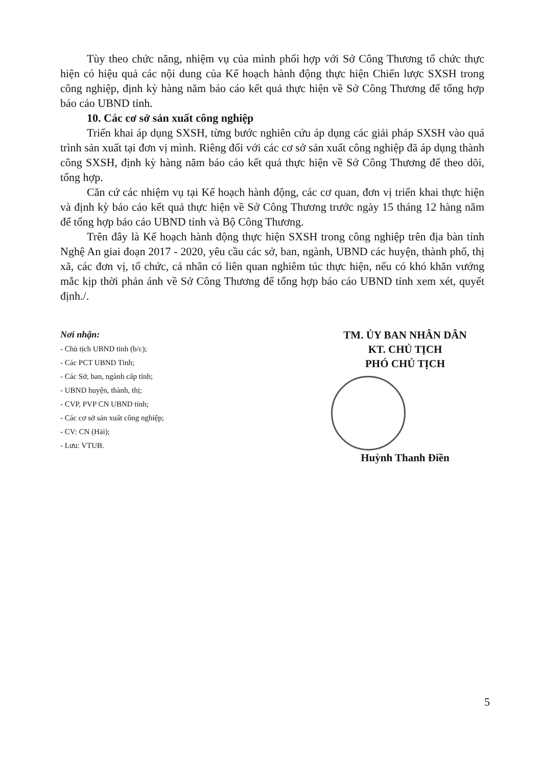Tùy theo chức năng, nhiệm vụ của mình phối hợp với Sở Công Thương tổ chức thực hiện có hiệu quả các nội dung của Kế hoạch hành động thực hiện Chiến lược SXSH trong công nghiệp, định kỳ hàng năm báo cáo kết quả thực hiện về Sở Công Thương để tổng hợp báo cáo UBND tỉnh.
10. Các cơ sở sản xuất công nghiệp
Triển khai áp dụng SXSH, từng bước nghiên cứu áp dụng các giải pháp SXSH vào quá trình sản xuất tại đơn vị mình. Riêng đối với các cơ sở sản xuất công nghiệp đã áp dụng thành công SXSH, định kỳ hàng năm báo cáo kết quả thực hiện về Sở Công Thương để theo dõi, tổng hợp.
Căn cứ các nhiệm vụ tại Kế hoạch hành động, các cơ quan, đơn vị triển khai thực hiện và định kỳ báo cáo kết quả thực hiện về Sở Công Thương trước ngày 15 tháng 12 hàng năm để tổng hợp báo cáo UBND tỉnh và Bộ Công Thương.
Trên đây là Kế hoạch hành động thực hiện SXSH trong công nghiệp trên địa bàn tỉnh Nghệ An giai đoạn 2017 - 2020, yêu cầu các sở, ban, ngành, UBND các huyện, thành phố, thị xã, các đơn vị, tổ chức, cá nhân có liên quan nghiêm túc thực hiện, nếu có khó khăn vướng mắc kịp thời phản ánh về Sở Công Thương để tổng hợp báo cáo UBND tỉnh xem xét, quyết định./.
Nơi nhận:
- Chủ tịch UBND tỉnh (b/c);
- Các PCT UBND Tỉnh;
- Các Sở, ban, ngành cấp tỉnh;
- UBND huyện, thành, thị;
- CVP, PVP CN UBND tỉnh;
- Các cơ sở sản xuất công nghiệp;
- CV: CN (Hải);
- Lưu: VTUB.
TM. ỦY BAN NHÂN DÂN
KT. CHỦ TỊCH
PHÓ CHỦ TỊCH
Huỳnh Thanh Điền
5